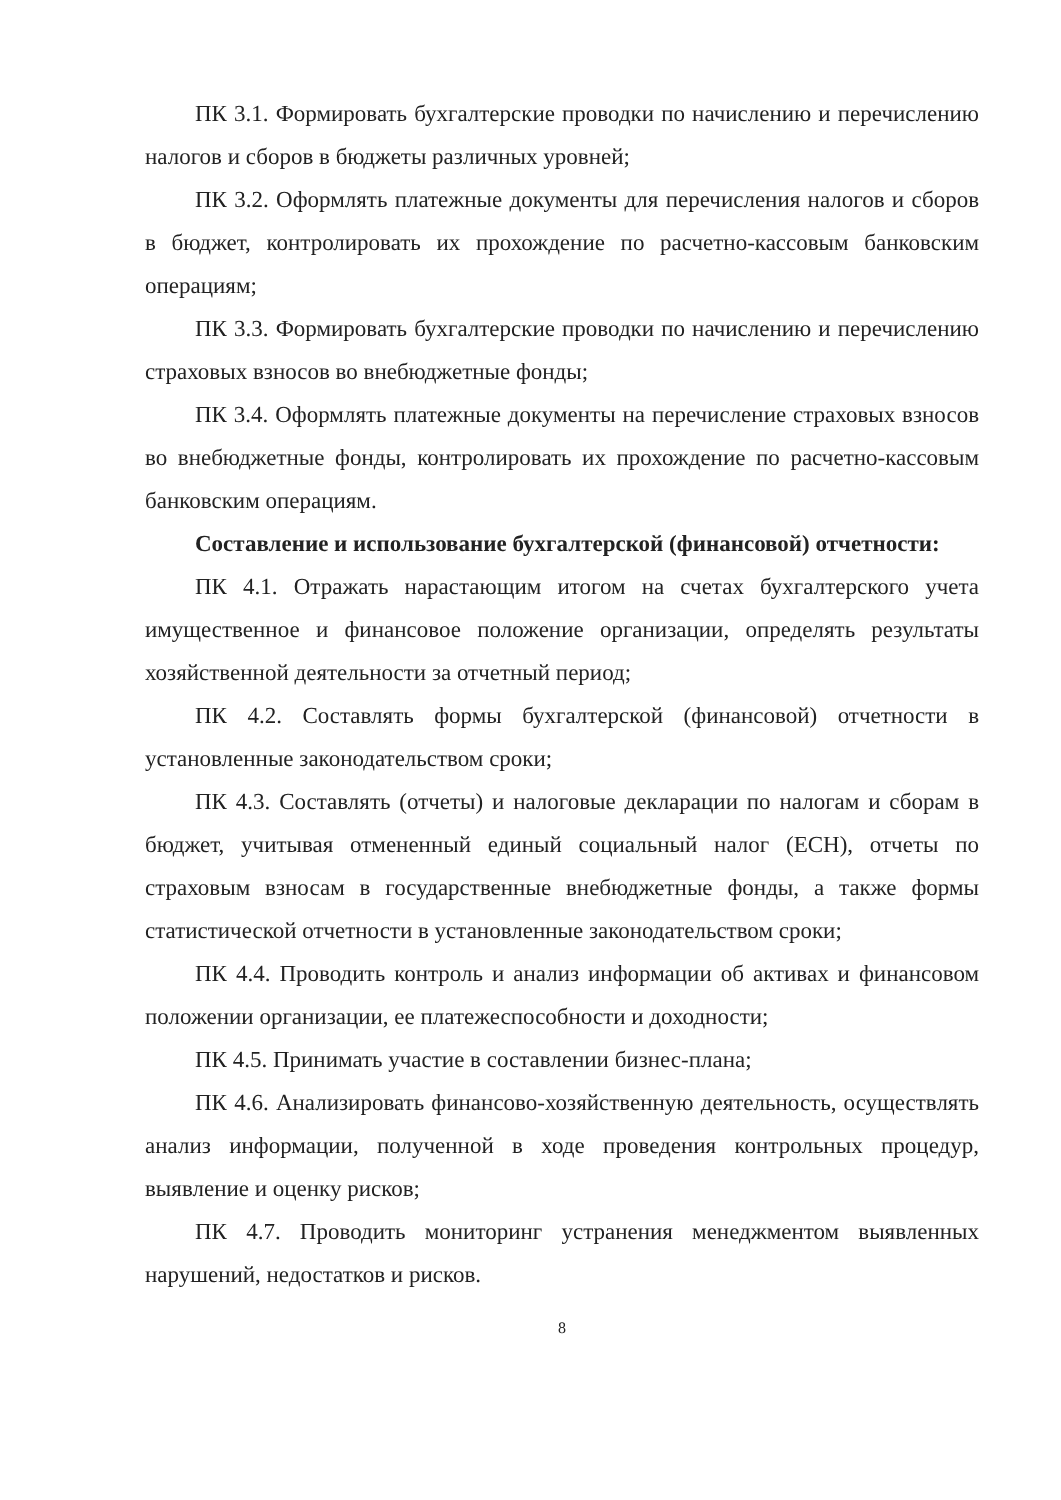ПК 3.1. Формировать бухгалтерские проводки по начислению и перечислению налогов и сборов в бюджеты различных уровней;
ПК 3.2. Оформлять платежные документы для перечисления налогов и сборов в бюджет, контролировать их прохождение по расчетно-кассовым банковским операциям;
ПК 3.3. Формировать бухгалтерские проводки по начислению и перечислению страховых взносов во внебюджетные фонды;
ПК 3.4. Оформлять платежные документы на перечисление страховых взносов во внебюджетные фонды, контролировать их прохождение по расчетно-кассовым банковским операциям.
Составление и использование бухгалтерской (финансовой) отчетности:
ПК 4.1. Отражать нарастающим итогом на счетах бухгалтерского учета имущественное и финансовое положение организации, определять результаты хозяйственной деятельности за отчетный период;
ПК 4.2. Составлять формы бухгалтерской (финансовой) отчетности в установленные законодательством сроки;
ПК 4.3. Составлять (отчеты) и налоговые декларации по налогам и сборам в бюджет, учитывая отмененный единый социальный налог (ЕСН), отчеты по страховым взносам в государственные внебюджетные фонды, а также формы статистической отчетности в установленные законодательством сроки;
ПК 4.4. Проводить контроль и анализ информации об активах и финансовом положении организации, ее платежеспособности и доходности;
ПК 4.5. Принимать участие в составлении бизнес-плана;
ПК 4.6. Анализировать финансово-хозяйственную деятельность, осуществлять анализ информации, полученной в ходе проведения контрольных процедур, выявление и оценку рисков;
ПК 4.7. Проводить мониторинг устранения менеджментом выявленных нарушений, недостатков и рисков.
8